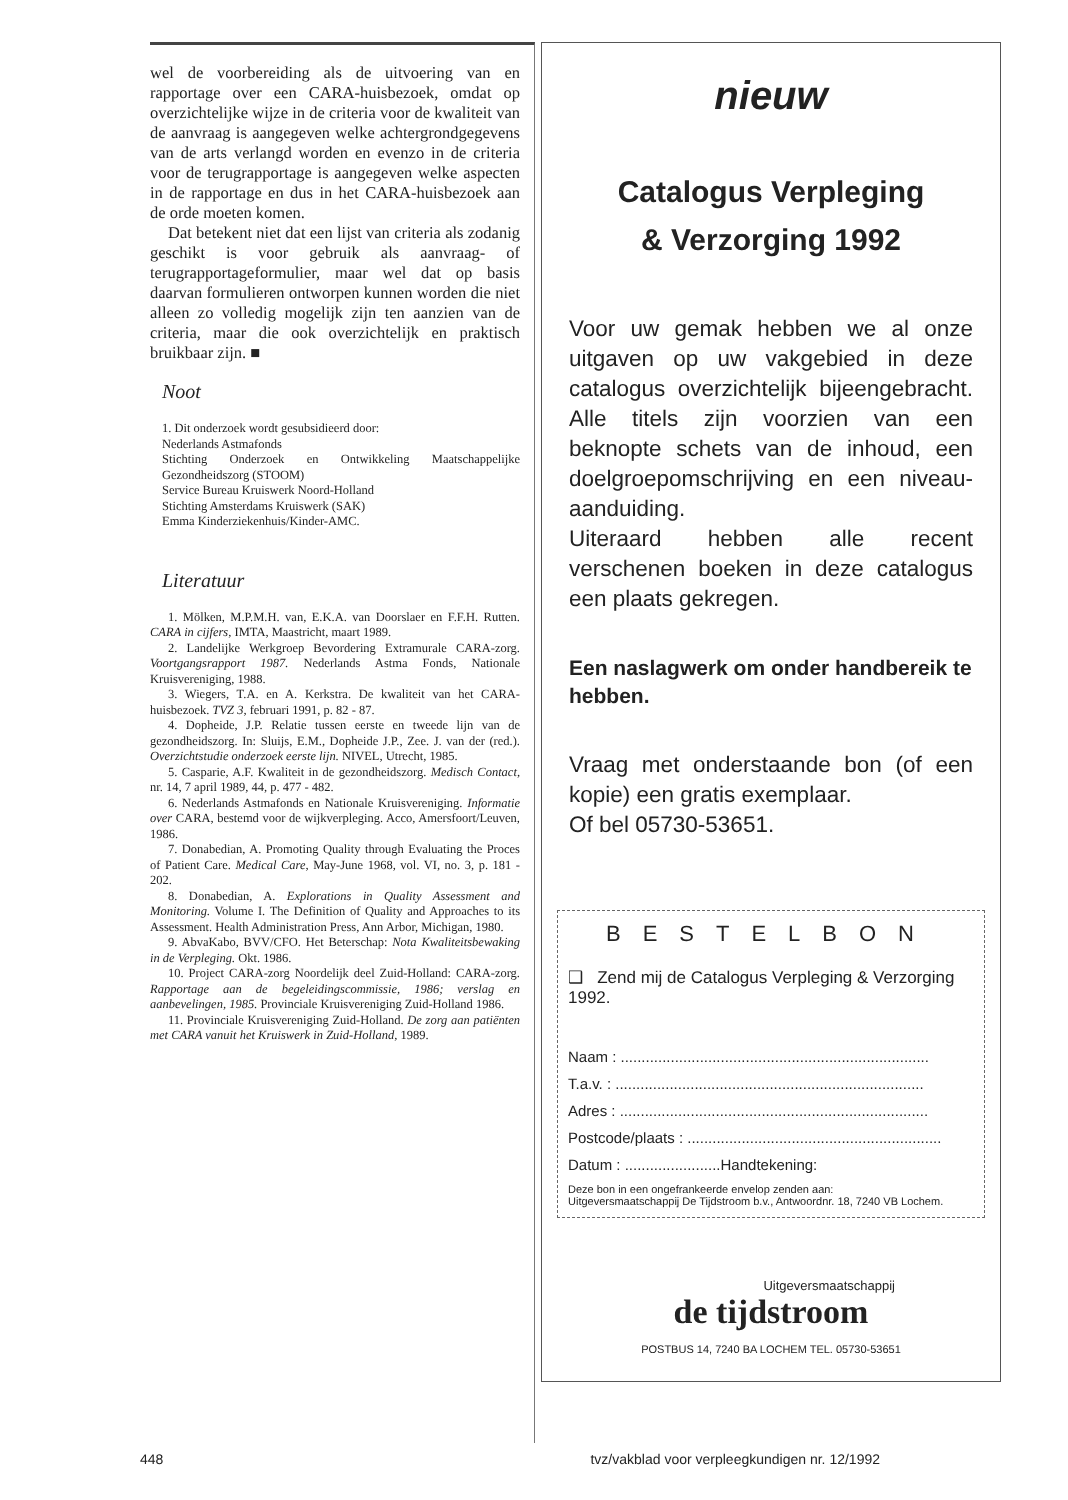wel de voorbereiding als de uitvoering van en rapportage over een CARA-huisbezoek, omdat op overzichtelijke wijze in de criteria voor de kwaliteit van de aanvraag is aangegeven welke achtergrondgegevens van de arts verlangd worden en evenzo in de criteria voor de terugrapportage is aangegeven welke aspecten in de rapportage en dus in het CARA-huisbezoek aan de orde moeten komen.
Dat betekent niet dat een lijst van criteria als zodanig geschikt is voor gebruik als aanvraag- of terugrapportageformulier, maar wel dat op basis daarvan formulieren ontworpen kunnen worden die niet alleen zo volledig mogelijk zijn ten aanzien van de criteria, maar die ook overzichtelijk en praktisch bruikbaar zijn. ■
Noot
1. Dit onderzoek wordt gesubsidieerd door:
Nederlands Astmafonds
Stichting Onderzoek en Ontwikkeling Maatschappelijke Gezondheidszorg (STOOM)
Service Bureau Kruiswerk Noord-Holland
Stichting Amsterdams Kruiswerk (SAK)
Emma Kinderziekenhuis/Kinder-AMC.
Literatuur
1. Mölken, M.P.M.H. van, E.K.A. van Doorslaer en F.F.H. Rutten. CARA in cijfers, IMTA, Maastricht, maart 1989.
2. Landelijke Werkgroep Bevordering Extramurale CARA-zorg. Voortgangsrapport 1987. Nederlands Astma Fonds, Nationale Kruisvereniging, 1988.
3. Wiegers, T.A. en A. Kerkstra. De kwaliteit van het CARA-huisbezoek. TVZ 3, februari 1991, p. 82 - 87.
4. Dopheide, J.P. Relatie tussen eerste en tweede lijn van de gezondheidszorg. In: Sluijs, E.M., Dopheide J.P., Zee. J. van der (red.). Overzichtstudie onderzoek eerste lijn. NIVEL, Utrecht, 1985.
5. Casparie, A.F. Kwaliteit in de gezondheidszorg. Medisch Contact, nr. 14, 7 april 1989, 44, p. 477 - 482.
6. Nederlands Astmafonds en Nationale Kruisvereniging. Informatie over CARA, bestemd voor de wijkverpleging. Acco, Amersfoort/Leuven, 1986.
7. Donabedian, A. Promoting Quality through Evaluating the Proces of Patient Care. Medical Care, May-June 1968, vol. VI, no. 3, p. 181 - 202.
8. Donabedian, A. Explorations in Quality Assessment and Monitoring. Volume I. The Definition of Quality and Approaches to its Assessment. Health Administration Press, Ann Arbor, Michigan, 1980.
9. AbvaKabo, BVV/CFO. Het Beterschap: Nota Kwaliteitsbewaking in de Verpleging. Okt. 1986.
10. Project CARA-zorg Noordelijk deel Zuid-Holland: CARA-zorg. Rapportage aan de begeleidingscommissie, 1986; verslag en aanbevelingen, 1985. Provinciale Kruisvereniging Zuid-Holland 1986.
11. Provinciale Kruisvereniging Zuid-Holland. De zorg aan patiënten met CARA vanuit het Kruiswerk in Zuid-Holland, 1989.
nieuw
Catalogus Verpleging
& Verzorging 1992
Voor uw gemak hebben we al onze uitgaven op uw vakgebied in deze catalogus overzichtelijk bijeengebracht. Alle titels zijn voorzien van een beknopte schets van de inhoud, een doelgroepomschrijving en een niveau-aanduiding.
Uiteraard hebben alle recent verschenen boeken in deze catalogus een plaats gekregen.
Een naslagwerk om onder handbereik te hebben.
Vraag met onderstaande bon (of een kopie) een gratis exemplaar.
Of bel 05730-53651.
BESTELBON
❑ Zend mij de Catalogus Verpleging & Verzorging 1992.
Naam : ..........................................................................
T.a.v. : ..........................................................................
Adres : ..........................................................................
Postcode/plaats : .............................................................
Datum : .......................Handtekening:
Deze bon in een ongefrankeerde envelop zenden aan:
Uitgeversmaatschappij De Tijdstroom b.v., Antwoordnr. 18, 7240 VB Lochem.
Uitgeversmaatschappij
de tijdstroom
POSTBUS 14, 7240 BA LOCHEM TEL. 05730-53651
448 tvz/vakblad voor verpleegkundigen nr. 12/1992